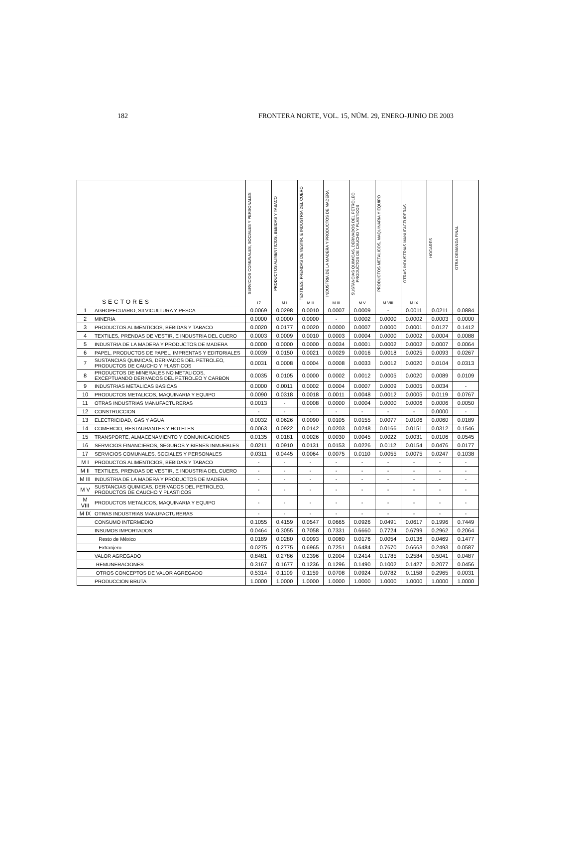182 FRONTERA NORTE, VOL. 15, NÚM. 29, ENERO-JUNIO DE 2003
| SECTORES | | SERVICIOS COMUNALES, SOCIALES Y PERSONALES 17 | PRODUCTOS ALIMENTICIOS, BEBIDAS Y TABACO M I | TEXTILES, PRENDAS DE VESTIR, E INDUSTRIA DEL CUERO M II | INDUSTRIA DE LA MADERA Y PRODUCTOS DE MADERA M III | SUSTANCIAS QUIMICAS, DERIVADOS DEL PETROLEO, PRODUCTOS DE CAUCHO Y PLASTICOS M V | PRODUCTOS METALICOS, MAQUINARIA Y EQUIPO M VIII | OTRAS INDUSTRIAS MANUFACTURERAS M IX | HOGARES | OTRA DEMANDA FINAL |
| --- | --- | --- | --- | --- | --- | --- | --- | --- | --- | --- |
| 1 | AGROPECUARIO, SILVICULTURA Y PESCA | 0.0069 | 0.0298 | 0.0010 | 0.0007 | 0.0009 | - | 0.0011 | 0.0211 | 0.0884 |
| 2 | MINERIA | 0.0000 | 0.0000 | 0.0000 | - | 0.0002 | 0.0000 | 0.0002 | 0.0003 | 0.0000 |
| 3 | PRODUCTOS ALIMENTICIOS, BEBIDAS Y TABACO | 0.0020 | 0.0177 | 0.0020 | 0.0000 | 0.0007 | 0.0000 | 0.0001 | 0.0127 | 0.1412 |
| 4 | TEXTILES, PRENDAS DE VESTIR, E INDUSTRIA DEL CUERO | 0.0003 | 0.0009 | 0.0010 | 0.0003 | 0.0004 | 0.0000 | 0.0002 | 0.0004 | 0.0088 |
| 5 | INDUSTRIA DE LA MADERA Y PRODUCTOS DE MADERA | 0.0000 | 0.0000 | 0.0000 | 0.0034 | 0.0001 | 0.0002 | 0.0002 | 0.0007 | 0.0064 |
| 6 | PAPEL, PRODUCTOS DE PAPEL, IMPRENTAS Y EDITORIALES | 0.0039 | 0.0150 | 0.0021 | 0.0029 | 0.0016 | 0.0018 | 0.0025 | 0.0093 | 0.0267 |
| 7 | SUSTANCIAS QUIMICAS, DERIVADOS DEL PETROLEO, PRODUCTOS DE CAUCHO Y PLASTICOS | 0.0031 | 0.0008 | 0.0004 | 0.0008 | 0.0033 | 0.0012 | 0.0020 | 0.0104 | 0.0313 |
| 8 | PRODUCTOS DE MINERALES NO METALICOS, EXCEPTUANDO DERIVADOS DEL PETROLEO Y CARBON | 0.0035 | 0.0105 | 0.0000 | 0.0002 | 0.0012 | 0.0005 | 0.0020 | 0.0089 | 0.0109 |
| 9 | INDUSTRIAS METALICAS BASICAS | 0.0000 | 0.0011 | 0.0002 | 0.0004 | 0.0007 | 0.0009 | 0.0005 | 0.0034 | - |
| 10 | PRODUCTOS METALICOS, MAQUINARIA Y EQUIPO | 0.0090 | 0.0318 | 0.0018 | 0.0011 | 0.0048 | 0.0012 | 0.0005 | 0.0119 | 0.0767 |
| 11 | OTRAS INDUSTRIAS MANUFACTURERAS | 0.0013 | - | 0.0008 | 0.0000 | 0.0004 | 0.0000 | 0.0006 | 0.0006 | 0.0050 |
| 12 | CONSTRUCCION | - | - | - | - | - | - | - | 0.0000 | - |
| 13 | ELECTRICIDAD, GAS Y AGUA | 0.0032 | 0.0626 | 0.0090 | 0.0105 | 0.0155 | 0.0077 | 0.0106 | 0.0060 | 0.0189 |
| 14 | COMERCIO, RESTAURANTES Y HOTELES | 0.0063 | 0.0922 | 0.0142 | 0.0203 | 0.0248 | 0.0166 | 0.0151 | 0.0312 | 0.1546 |
| 15 | TRANSPORTE, ALMACENAMIENTO Y COMUNICACIONES | 0.0135 | 0.0181 | 0.0026 | 0.0030 | 0.0045 | 0.0022 | 0.0031 | 0.0106 | 0.0545 |
| 16 | SERVICIOS FINANCIEROS, SEGUROS Y BIENES INMUEBLES | 0.0211 | 0.0910 | 0.0131 | 0.0153 | 0.0226 | 0.0112 | 0.0154 | 0.0476 | 0.0177 |
| 17 | SERVICIOS COMUNALES, SOCIALES Y PERSONALES | 0.0311 | 0.0445 | 0.0064 | 0.0075 | 0.0110 | 0.0055 | 0.0075 | 0.0247 | 0.1038 |
| M I | PRODUCTOS ALIMENTICIOS, BEBIDAS Y TABACO | - | - | - | - | - | - | - | - | - |
| M II | TEXTILES, PRENDAS DE VESTIR, E INDUSTRIA DEL CUERO | - | - | - | - | - | - | - | - | - |
| M III | INDUSTRIA DE LA MADERA Y PRODUCTOS DE MADERA | - | - | - | - | - | - | - | - | - |
| M V | SUSTANCIAS QUIMICAS, DERIVADOS DEL PETROLEO, PRODUCTOS DE CAUCHO Y PLASTICOS | - | - | - | - | - | - | - | - | - |
| M VIII | PRODUCTOS METALICOS, MAQUINARIA Y EQUIPO | - | - | - | - | - | - | - | - | - |
| M IX | OTRAS INDUSTRIAS MANUFACTURERAS | - | - | - | - | - | - | - | - | - |
| | CONSUMO INTERMEDIO | 0.1055 | 0.4159 | 0.0547 | 0.0665 | 0.0926 | 0.0491 | 0.0617 | 0.1996 | 0.7449 |
| | INSUMOS IMPORTADOS | 0.0464 | 0.3055 | 0.7058 | 0.7331 | 0.6660 | 0.7724 | 0.6799 | 0.2962 | 0.2064 |
| | Resto de México | 0.0189 | 0.0280 | 0.0093 | 0.0080 | 0.0176 | 0.0054 | 0.0136 | 0.0469 | 0.1477 |
| | Extranjero | 0.0275 | 0.2775 | 0.6965 | 0.7251 | 0.6484 | 0.7670 | 0.6663 | 0.2493 | 0.0587 |
| | VALOR AGREGADO | 0.8481 | 0.2786 | 0.2396 | 0.2004 | 0.2414 | 0.1785 | 0.2584 | 0.5041 | 0.0487 |
| | REMUNERACIONES | 0.3167 | 0.1677 | 0.1236 | 0.1296 | 0.1490 | 0.1002 | 0.1427 | 0.2077 | 0.0456 |
| | OTROS CONCEPTOS DE VALOR AGREGADO | 0.5314 | 0.1109 | 0.1159 | 0.0708 | 0.0924 | 0.0782 | 0.1158 | 0.2965 | 0.0031 |
| | PRODUCCION BRUTA | 1.0000 | 1.0000 | 1.0000 | 1.0000 | 1.0000 | 1.0000 | 1.0000 | 1.0000 | 1.0000 |